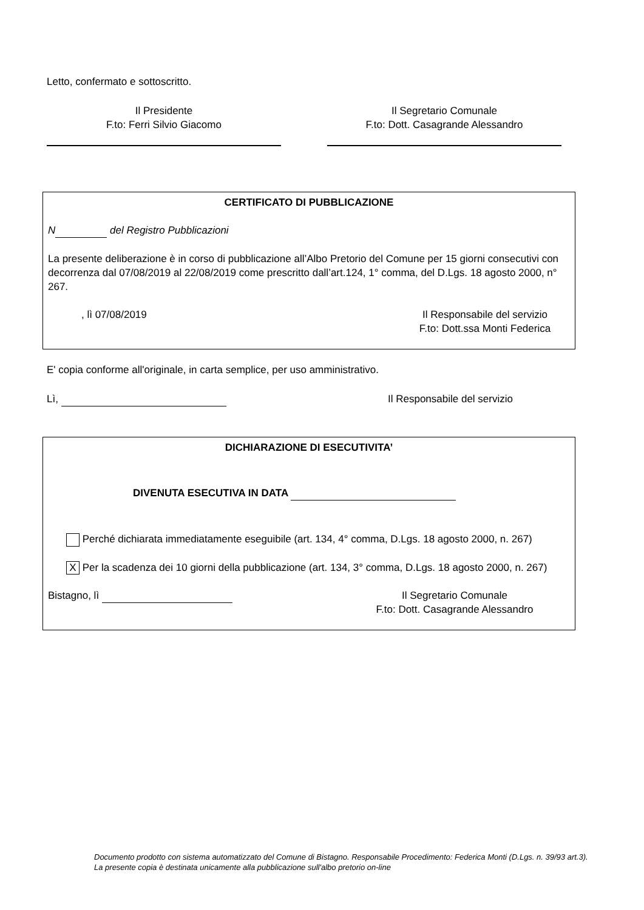Letto, confermato e sottoscritto.
Il Presidente
F.to: Ferri Silvio Giacomo
Il Segretario Comunale
F.to: Dott. Casagrande Alessandro
CERTIFICATO DI PUBBLICAZIONE
N del Registro Pubblicazioni
La presente deliberazione è in corso di pubblicazione all’Albo Pretorio del Comune per 15 giorni consecutivi con decorrenza dal 07/08/2019 al 22/08/2019 come prescritto dall’art.124, 1° comma, del D.Lgs. 18 agosto 2000, n° 267.
, lì 07/08/2019 Il Responsabile del servizio
F.to: Dott.ssa Monti Federica
E' copia conforme all'originale, in carta semplice, per uso amministrativo.
Lì, Il Responsabile del servizio
DICHIARAZIONE DI ESECUTIVITA’
DIVENUTA ESECUTIVA IN DATA
Perché dichiarata immediatamente eseguibile (art. 134, 4° comma, D.Lgs. 18 agosto 2000, n. 267)
X Per la scadenza dei 10 giorni della pubblicazione (art. 134, 3° comma, D.Lgs. 18 agosto 2000, n. 267)
Bistagno, lì Il Segretario Comunale
F.to: Dott. Casagrande Alessandro
Documento prodotto con sistema automatizzato del Comune di Bistagno. Responsabile Procedimento: Federica Monti (D.Lgs. n. 39/93 art.3). La presente copia è destinata unicamente alla pubblicazione sull'albo pretorio on-line